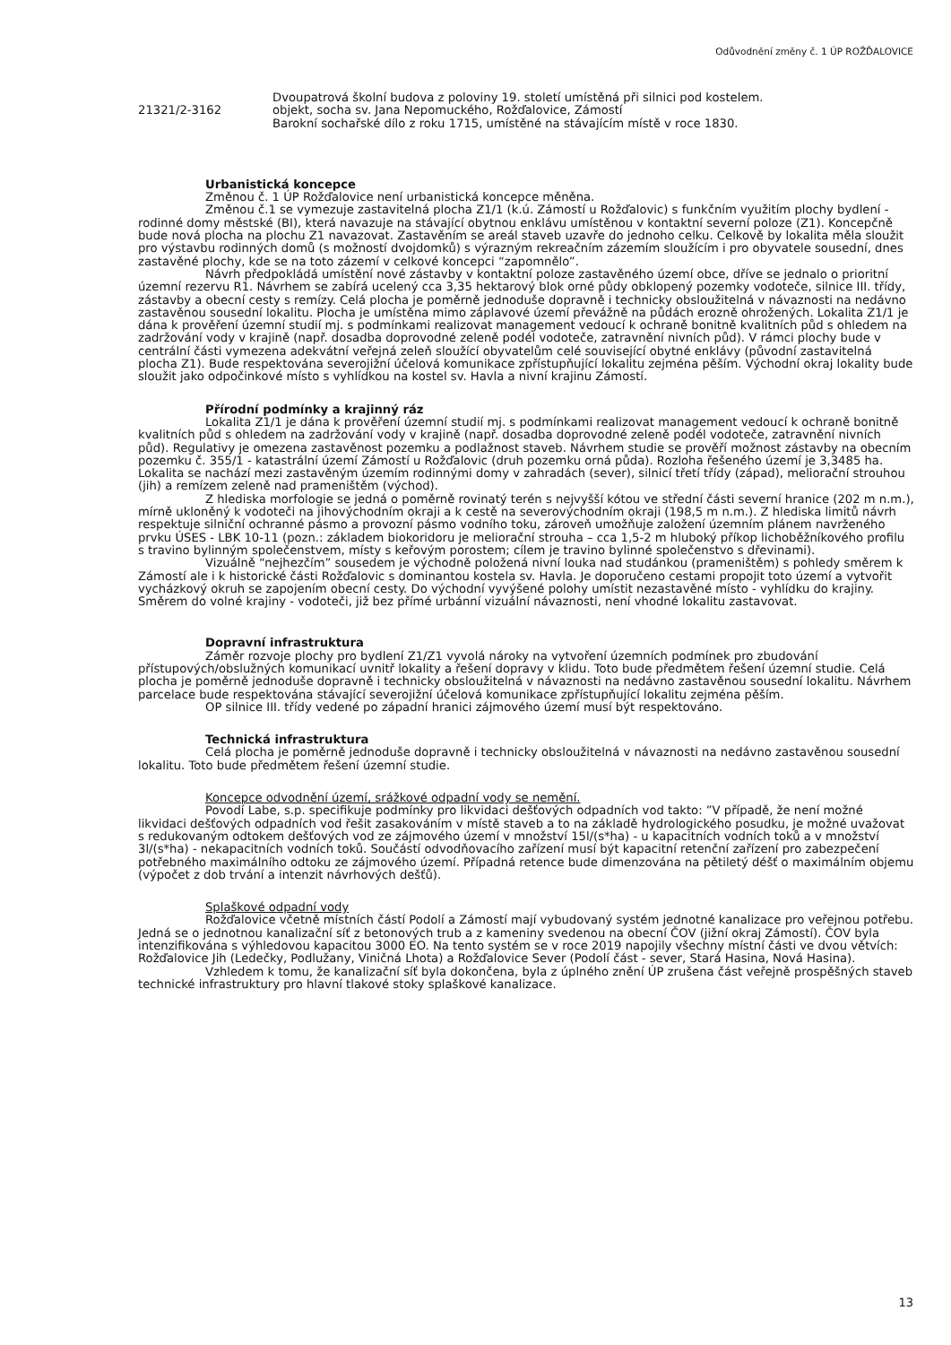Odůvodnění změny č. 1 ÚP ROŽĎALOVICE
Dvoupatrová školní budova z poloviny 19. století umístěná při silnici pod kostelem.
21321/2-3162 objekt, socha sv. Jana Nepomuckého, Rožďalovice, Zámostí
Barokní sochařské dílo z roku 1715, umístěné na stávajícím místě v roce 1830.
Urbanistická koncepce
Změnou č. 1 ÚP Rožďalovice není urbanistická koncepce měněna.
Změnou č.1 se vymezuje zastavitelná plocha Z1/1 (k.ú. Zámostí u Rožďalovic) s funkčním využitím plochy bydlení - rodinné domy městské (BI), která navazuje na stávající obytnou enklávu umístěnou v kontaktní severní poloze (Z1). Koncepčně bude nová plocha na plochu Z1 navazovat. Zastavěním se areál staveb uzavře do jednoho celku. Celkově by lokalita měla sloužit pro výstavbu rodinných domů (s možností dvojdomků) s výrazným rekreačním zázemím sloužícím i pro obyvatele sousední, dnes zastavěné plochy, kde se na toto zázemí v celkové koncepci “zapomnělo”.
Návrh předpokládá umístění nové zástavby v kontaktní poloze zastavěného území obce, dříve se jednalo o prioritní územní rezervu R1. Návrhem se zabírá ucelený cca 3,35 hektarový blok orné půdy obklopený pozemky vodoteče, silnice III. třídy, zástavby a obecní cesty s remízy. Celá plocha je poměrně jednoduše dopravně i technicky obsloužitelná v návaznosti na nedávno zastavěnou sousední lokalitu. Plocha je umístěna mimo záplavové území převážně na půdách erozně ohrožených. Lokalita Z1/1 je dána k prověření územní studií mj. s podmínkami realizovat management vedoucí k ochraně bonitně kvalitních půd s ohledem na zadržování vody v krajině (např. dosadba doprovodné zeleně podél vodoteče, zatravnění nivních půd). V rámci plochy bude v centrální části vymezena adekvátní veřejná zeleň sloužící obyvatelům celé související obytné enklávy (původní zastavitelná plocha Z1). Bude respektována severojižní účelová komunikace zpřístupňující lokalitu zejména pěším. Východní okraj lokality bude sloužit jako odpočinkové místo s vyhlídkou na kostel sv. Havla a nivní krajinu Zámostí.
Přírodní podmínky a krajinný ráz
Lokalita Z1/1 je dána k prověření územní studií mj. s podmínkami realizovat management vedoucí k ochraně bonitně kvalitních půd s ohledem na zadržování vody v krajině (např. dosadba doprovodné zeleně podél vodoteče, zatravnění nivních půd). Regulativy je omezena zastavěnost pozemku a podlažnost staveb. Návrhem studie se prověří možnost zástavby na obecním pozemku č. 355/1 - katastrální území Zámostí u Rožďalovic (druh pozemku orná půda). Rozloha řešeného území je 3,3485 ha. Lokalita se nachází mezi zastavěným územím rodinnými domy v zahradách (sever), silnicí třetí třídy (západ), meliorační strouhou (jih) a remízem zeleně nad prameništěm (východ).
Z hlediska morfologie se jedná o poměrně rovinatý terén s nejvyšší kótou ve střední části severní hranice (202 m n.m.), mírně ukloněný k vodoteči na jihovýchodním okraji a k cestě na severovýchodním okraji (198,5 m n.m.). Z hlediska limitů návrh respektuje silniční ochranné pásmo a provozní pásmo vodního toku, zároveň umožňuje založení územním plánem navrženého prvku ÚSES - LBK 10-11 (pozn.: základem biokoridoru je meliorační strouha – cca 1,5-2 m hluboký příkop lichoběžníkového profilu s travino bylinným společenstvem, místy s keřovým porostem; cílem je travino bylinné společenstvo s dřevinami).
Vizuálně “nejhezčím” sousedem je východně položená nivní louka nad studánkou (prameništěm) s pohledy směrem k Zámostí ale i k historické části Rožďalovic s dominantou kostela sv. Havla. Je doporučeno cestami propojit toto území a vytvořit vycházkový okruh se zapojením obecní cesty. Do východní vyvýšené polohy umístit nezastavěné místo - vyhlídku do krajiny. Směrem do volné krajiny - vodoteči, již bez přímé urbánní vizuální návaznosti, není vhodné lokalitu zastavovat.
Dopravní infrastruktura
Záměr rozvoje plochy pro bydlení Z1/Z1 vyvolá nároky na vytvoření územních podmínek pro zbudování přístupových/obslužných komunikací uvnitř lokality a řešení dopravy v klidu. Toto bude předmětem řešení územní studie. Celá plocha je poměrně jednoduše dopravně i technicky obsloužitelná v návaznosti na nedávno zastavěnou sousední lokalitu. Návrhem parcelace bude respektována stávající severojižní účelová komunikace zpřístupňující lokalitu zejména pěším.
OP silnice III. třídy vedené po západní hranici zájmového území musí být respektováno.
Technická infrastruktura
Celá plocha je poměrně jednoduše dopravně i technicky obsloužitelná v návaznosti na nedávno zastavěnou sousední lokalitu. Toto bude předmětem řešení územní studie.
Koncepce odvodnění území, srážkové odpadní vody se nemění.
Povodí Labe, s.p. specifikuje podmínky pro likvidaci dešťových odpadních vod takto: ”V případě, že není možné likvidaci dešťových odpadních vod řešit zasakováním v místě staveb a to na základě hydrologického posudku, je možné uvažovat s redukovaným odtokem dešťových vod ze zájmového území v množství 15l/(s*ha) - u kapacitních vodních toků a v množství 3l/(s*ha) - nekapacitních vodních toků. Součástí odvodňovacího zařízení musí být kapacitní retenční zařízení pro zabezpečení potřebného maximálního odtoku ze zájmového území. Případná retence bude dimenzována na pětiletý déšť o maximálním objemu (výpočet z dob trvání a intenzit návrhových dešťů).
Splaškové odpadní vody
Rožďalovice včetně místních částí Podolí a Zámostí mají vybudovaný systém jednotné kanalizace pro veřejnou potřebu. Jedná se o jednotnou kanalizační síť z betonových trub a z kameniny svedenou na obecní ČOV (jižní okraj Zámostí). ČOV byla intenzifikována s výhledovou kapacitou 3000 EO. Na tento systém se v roce 2019 napojily všechny místní části ve dvou větvích: Rožďalovice Jih (Ledečky, Podlužany, Viničná Lhota) a Rožďalovice Sever (Podolí část - sever, Stará Hasina, Nová Hasina).
Vzhledem k tomu, že kanalizační síť byla dokončena, byla z úplného znění ÚP zrušena část veřejně prospěšných staveb technické infrastruktury pro hlavní tlakové stoky splaškové kanalizace.
13